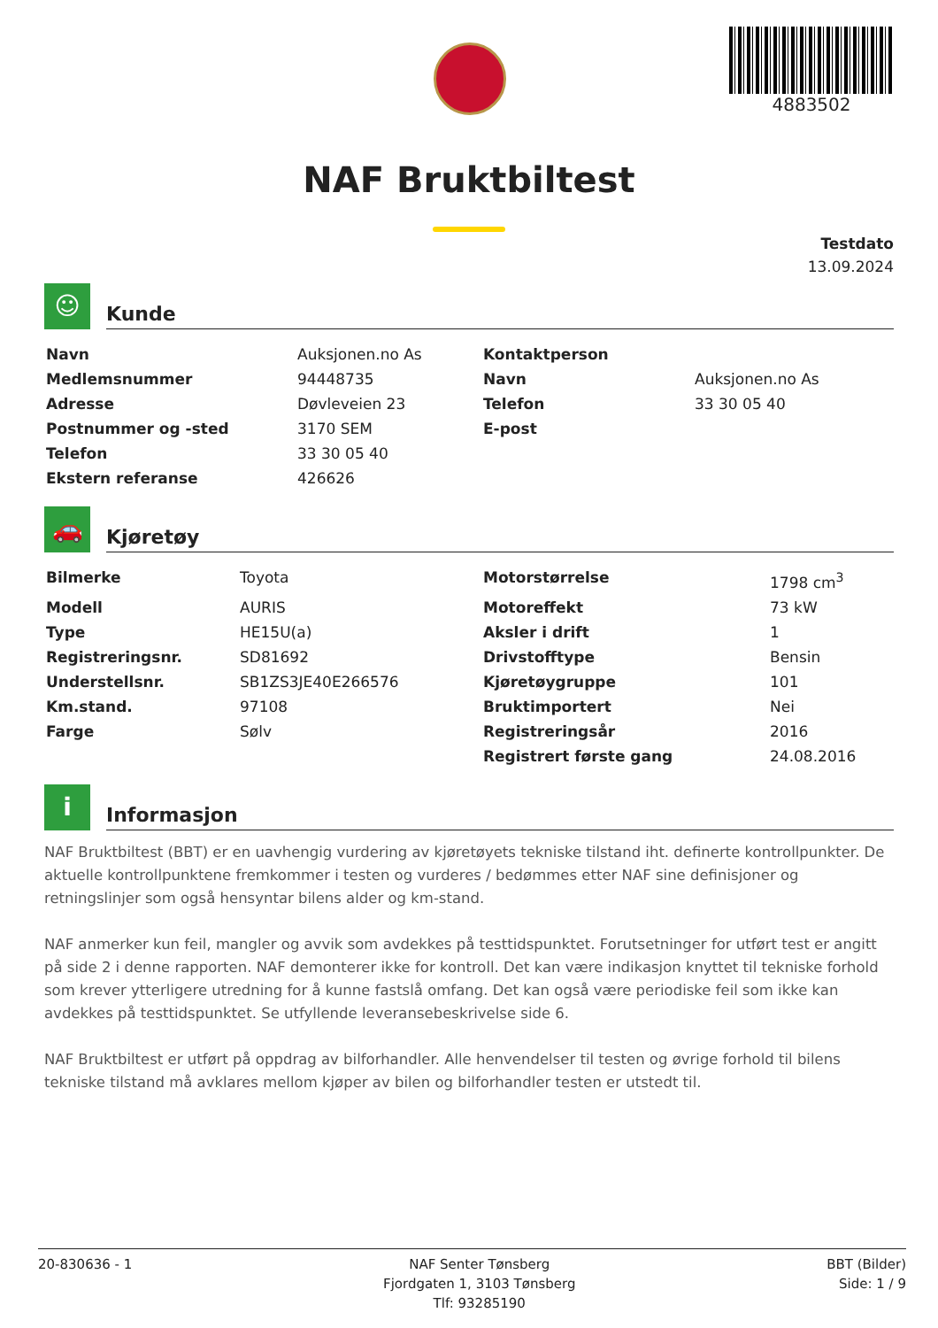4883502
NAF Bruktbiltest
Testdato
13.09.2024
☺
Kunde
| Navn | Auksjonen.no As | Kontaktperson | |
| Medlemsnummer | 94448735 | Navn | Auksjonen.no As |
| Adresse | Døvleveien 23 | Telefon | 33 30 05 40 |
| Postnummer og -sted | 3170 SEM | E-post | |
| Telefon | 33 30 05 40 | | |
| Ekstern referanse | 426626 | | |
🚗
Kjøretøy
| Bilmerke | Toyota | Motorstørrelse | 1798 cm<sup>3</sup> |
| Modell | AURIS | Motoreffekt | 73 kW |
| Type | HE15U(a) | Aksler i drift | 1 |
| Registreringsnr. | SD81692 | Drivstofftype | Bensin |
| Understellsnr. | SB1ZS3JE40E266576 | Kjøretøygruppe | 101 |
| Km.stand. | 97108 | Bruktimportert | Nei |
| Farge | Sølv | Registreringsår | 2016 |
| | | Registrert første gang | 24.08.2016 |
i
Informasjon
NAF Bruktbiltest (BBT) er en uavhengig vurdering av kjøretøyets tekniske tilstand iht. definerte kontrollpunkter. De aktuelle kontrollpunktene fremkommer i testen og vurderes / bedømmes etter NAF sine definisjoner og retningslinjer som også hensyntar bilens alder og km-stand.
NAF anmerker kun feil, mangler og avvik som avdekkes på testtidspunktet. Forutsetninger for utført test er angitt på side 2 i denne rapporten. NAF demonterer ikke for kontroll. Det kan være indikasjon knyttet til tekniske forhold som krever ytterligere utredning for å kunne fastslå omfang. Det kan også være periodiske feil som ikke kan avdekkes på testtidspunktet. Se utfyllende leveransebeskrivelse side 6.
NAF Bruktbiltest er utført på oppdrag av bilforhandler. Alle henvendelser til testen og øvrige forhold til bilens tekniske tilstand må avklares mellom kjøper av bilen og bilforhandler testen er utstedt til.
20-830636 - 1 NAF Senter Tønsberg
Fjordgaten 1, 3103 Tønsberg
Tlf: 93285190
BBT (Bilder)
Side: 1 / 9